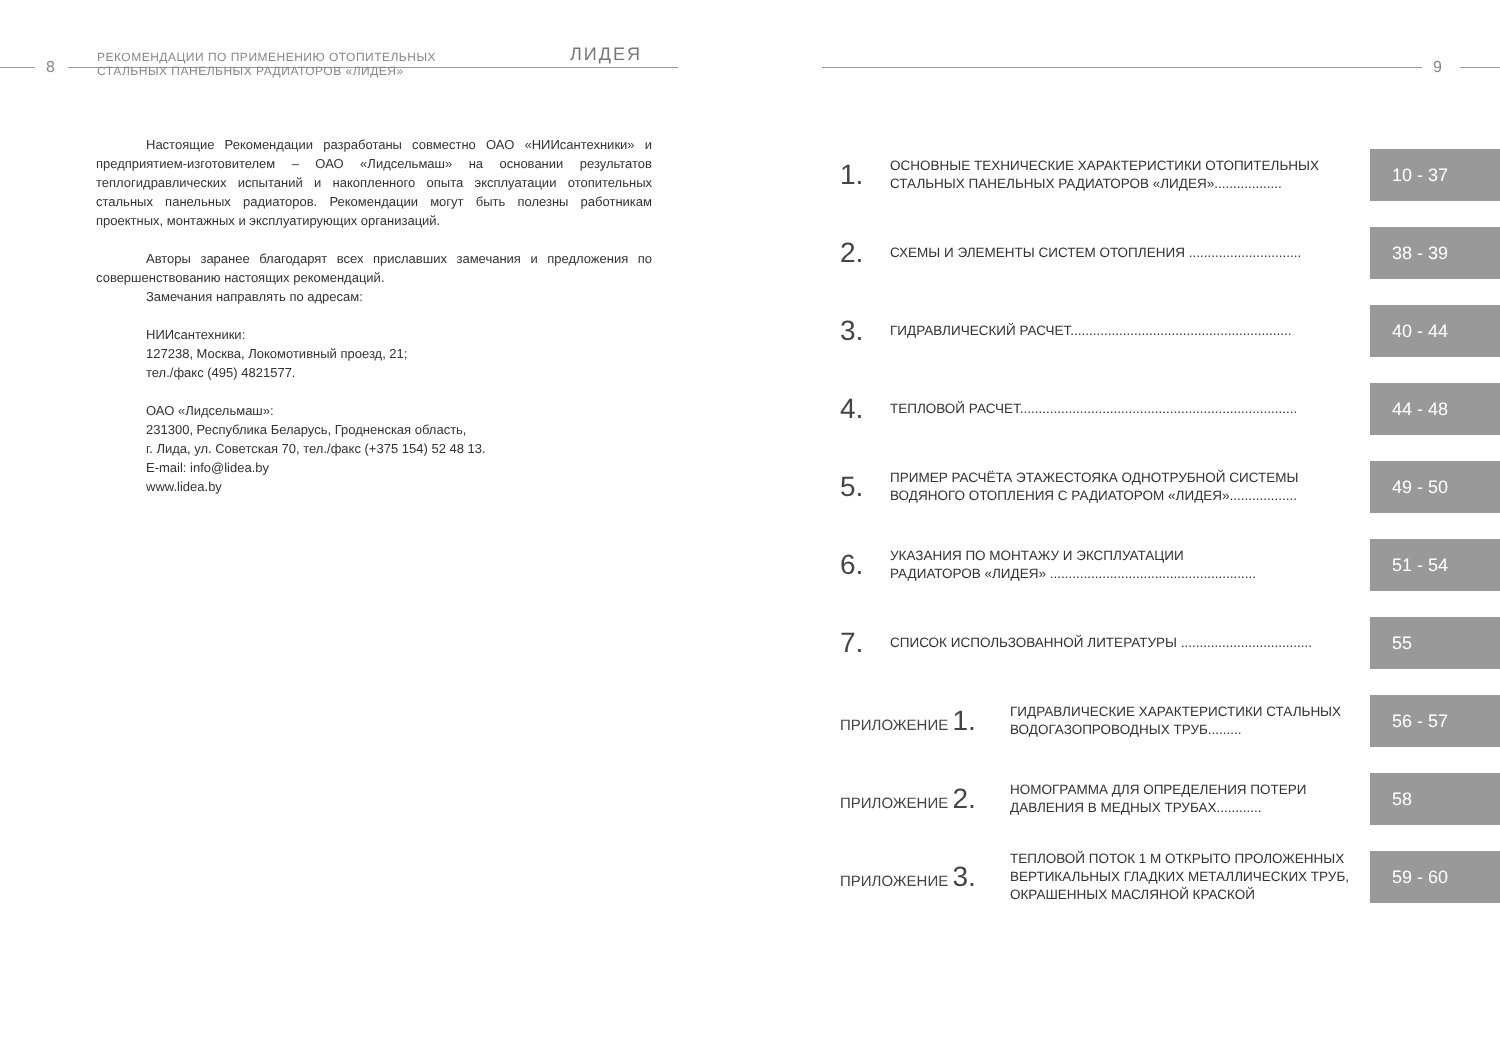8
РЕКОМЕНДАЦИИ ПО ПРИМЕНЕНИЮ ОТОПИТЕЛЬНЫХ
СТАЛЬНЫХ ПАНЕЛЬНЫХ РАДИАТОРОВ «ЛИДЕЯ»
ЛИДЕЯ
Настоящие Рекомендации разработаны совместно ОАО «НИИсантехники» и предприятием-изготовителем – ОАО «Лидсельмаш» на основании результатов теплогидравлических испытаний и накопленного опыта эксплуатации отопительных стальных панельных радиаторов. Рекомендации могут быть полезны работникам проектных, монтажных и эксплуатирующих организаций.
Авторы заранее благодарят всех приславших замечания и предложения по совершенствованию настоящих рекомендаций.
Замечания направлять по адресам:
НИИсантехники:
127238, Москва, Локомотивный проезд, 21;
тел./факс (495) 4821577.
ОАО «Лидсельмаш»:
231300, Республика Беларусь, Гродненская область,
г. Лида, ул. Советская 70, тел./факс (+375 154) 52 48 13.
E-mail: info@lidea.by
www.lidea.by
9
1.
ОСНОВНЫЕ ТЕХНИЧЕСКИЕ ХАРАКТЕРИСТИКИ ОТОПИТЕЛЬНЫХ СТАЛЬНЫХ ПАНЕЛЬНЫХ РАДИАТОРОВ «ЛИДЕЯ»..................
10 - 37
2.
СХЕМЫ И ЭЛЕМЕНТЫ СИСТЕМ ОТОПЛЕНИЯ ..............................
38 - 39
3.
ГИДРАВЛИЧЕСКИЙ РАСЧЕТ...........................................................
40 - 44
4.
ТЕПЛОВОЙ РАСЧЕТ..........................................................................
44 - 48
5.
ПРИМЕР РАСЧЁТА ЭТАЖЕСТОЯКА ОДНОТРУБНОЙ СИСТЕМЫ ВОДЯНОГО ОТОПЛЕНИЯ С РАДИАТОРОМ «ЛИДЕЯ»..................
49 - 50
6.
УКАЗАНИЯ ПО МОНТАЖУ И ЭКСПЛУАТАЦИИ
РАДИАТОРОВ «ЛИДЕЯ» .......................................................
51 - 54
7.
СПИСОК ИСПОЛЬЗОВАННОЙ ЛИТЕРАТУРЫ ...................................
55
ПРИЛОЖЕНИЕ 1.
ГИДРАВЛИЧЕСКИЕ ХАРАКТЕРИСТИКИ СТАЛЬНЫХ ВОДОГАЗОПРОВОДНЫХ ТРУБ.........
56 - 57
ПРИЛОЖЕНИЕ 2.
НОМОГРАММА ДЛЯ ОПРЕДЕЛЕНИЯ ПОТЕРИ ДАВЛЕНИЯ В МЕДНЫХ ТРУБАХ............
58
ПРИЛОЖЕНИЕ 3.
ТЕПЛОВОЙ ПОТОК 1 М ОТКРЫТО ПРОЛОЖЕННЫХ ВЕРТИКАЛЬНЫХ ГЛАДКИХ МЕТАЛЛИЧЕСКИХ ТРУБ, ОКРАШЕННЫХ МАСЛЯНОЙ КРАСКОЙ
59 - 60